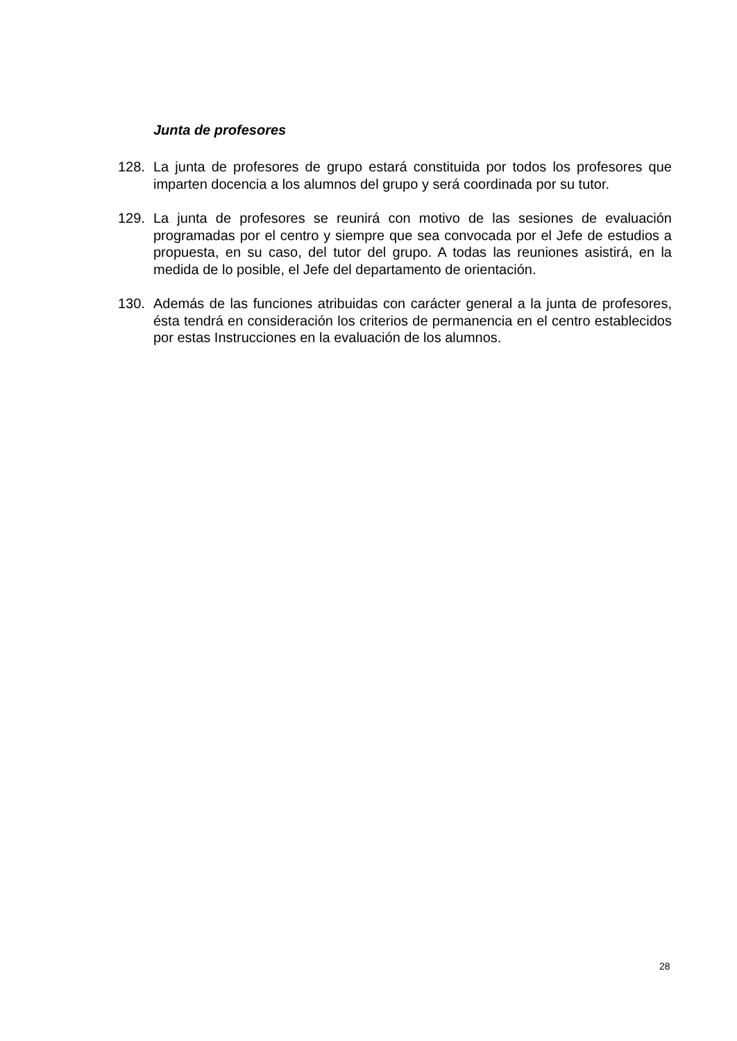Junta de profesores
128. La junta de profesores de grupo estará constituida por todos los profesores que imparten docencia a los alumnos del grupo y será coordinada por su tutor.
129. La junta de profesores se reunirá con motivo de las sesiones de evaluación programadas por el centro y siempre que sea convocada por el Jefe de estudios a propuesta, en su caso, del tutor del grupo. A todas las reuniones asistirá, en la medida de lo posible, el Jefe del departamento de orientación.
130. Además de las funciones atribuidas con carácter general a la junta de profesores, ésta tendrá en consideración los criterios de permanencia en el centro establecidos por estas Instrucciones en la evaluación de los alumnos.
28